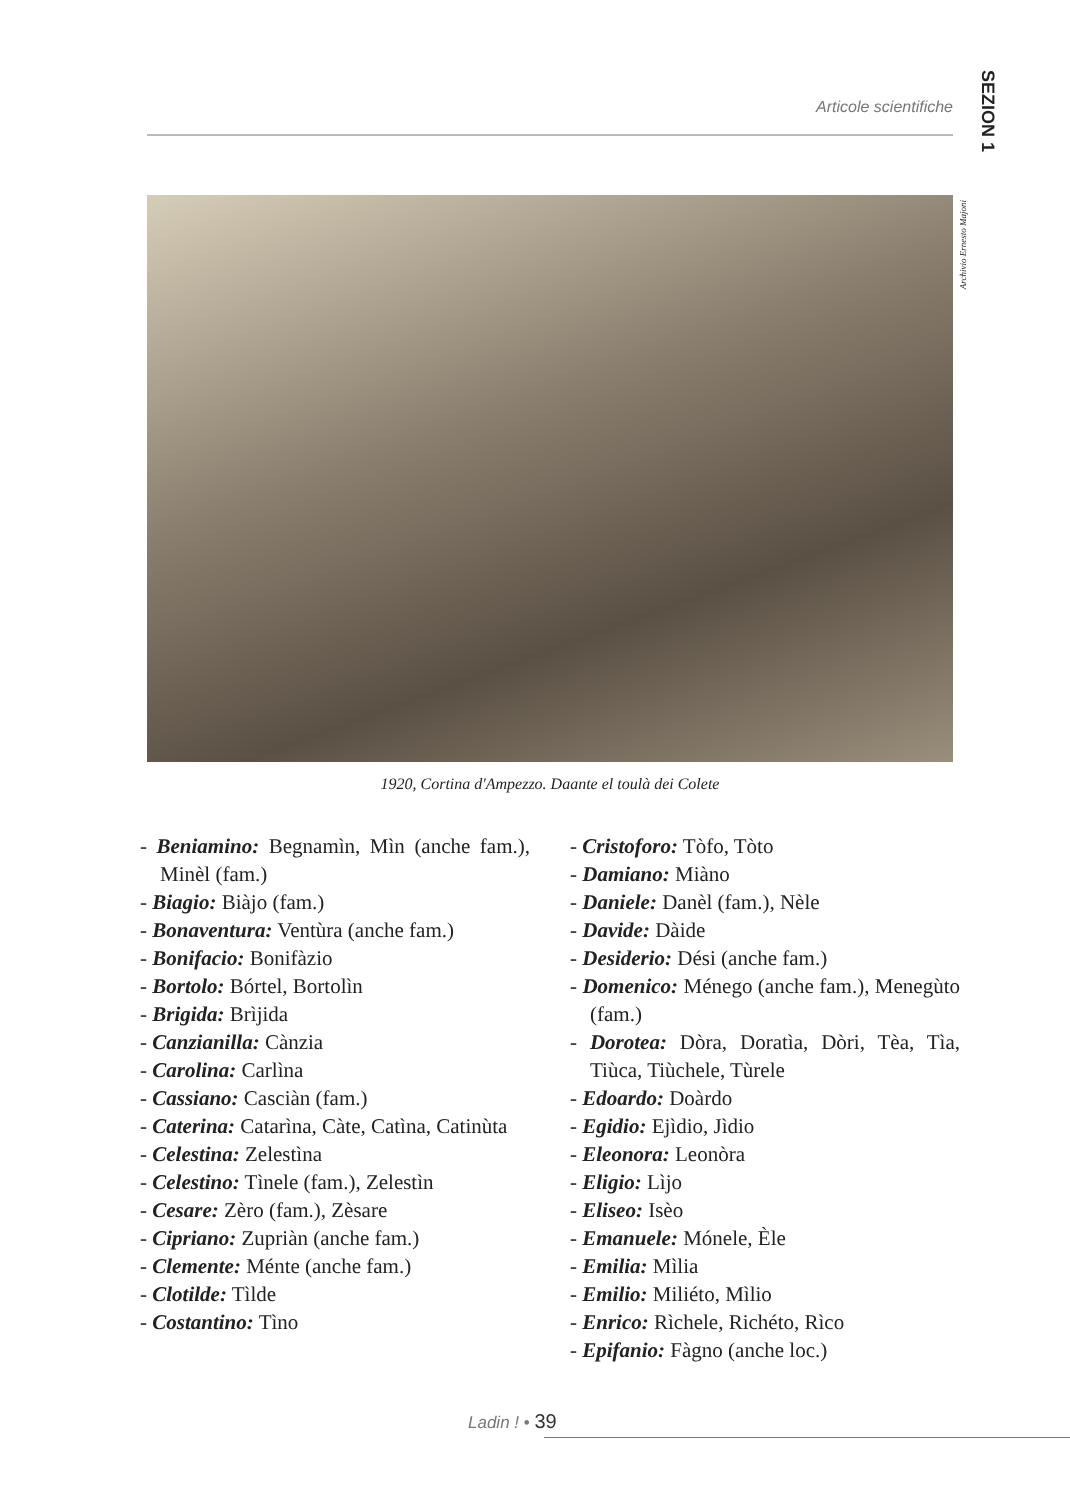Articole scientifiche
SEZION 1
Archivio Ernesto Majoni
1920, Cortina d'Ampezzo. Daante el toulà dei Colete
- Beniamino: Begnamìn, Mìn (anche fam.), Minèl (fam.)
- Biagio: Biàjo (fam.)
- Bonaventura: Ventùra (anche fam.)
- Bonifacio: Bonifàzio
- Bortolo: Bórtel, Bortolìn
- Brigida: Brìjida
- Canzianilla: Cànzia
- Carolina: Carlìna
- Cassiano: Casciàn (fam.)
- Caterina: Catarìna, Càte, Catìna, Catinùta
- Celestina: Zelestìna
- Celestino: Tìnele (fam.), Zelestìn
- Cesare: Zèro (fam.), Zèsare
- Cipriano: Zupriàn (anche fam.)
- Clemente: Ménte (anche fam.)
- Clotilde: Tìlde
- Costantino: Tìno
- Cristoforo: Tòfo, Tòto
- Damiano: Miàno
- Daniele: Danèl (fam.), Nèle
- Davide: Dàide
- Desiderio: Dési (anche fam.)
- Domenico: Ménego (anche fam.), Menegùto (fam.)
- Dorotea: Dòra, Doratìa, Dòri, Tèa, Tìa, Tiùca, Tiùchele, Tùrele
- Edoardo: Doàrdo
- Egidio: Ejìdio, Jìdio
- Eleonora: Leonòra
- Eligio: Lìjo
- Eliseo: Isèo
- Emanuele: Mónele, Èle
- Emilia: Mìlia
- Emilio: Miliéto, Mìlio
- Enrico: Rìchele, Richéto, Rìco
- Epifanio: Fàgno (anche loc.)
Ladin ! • 39